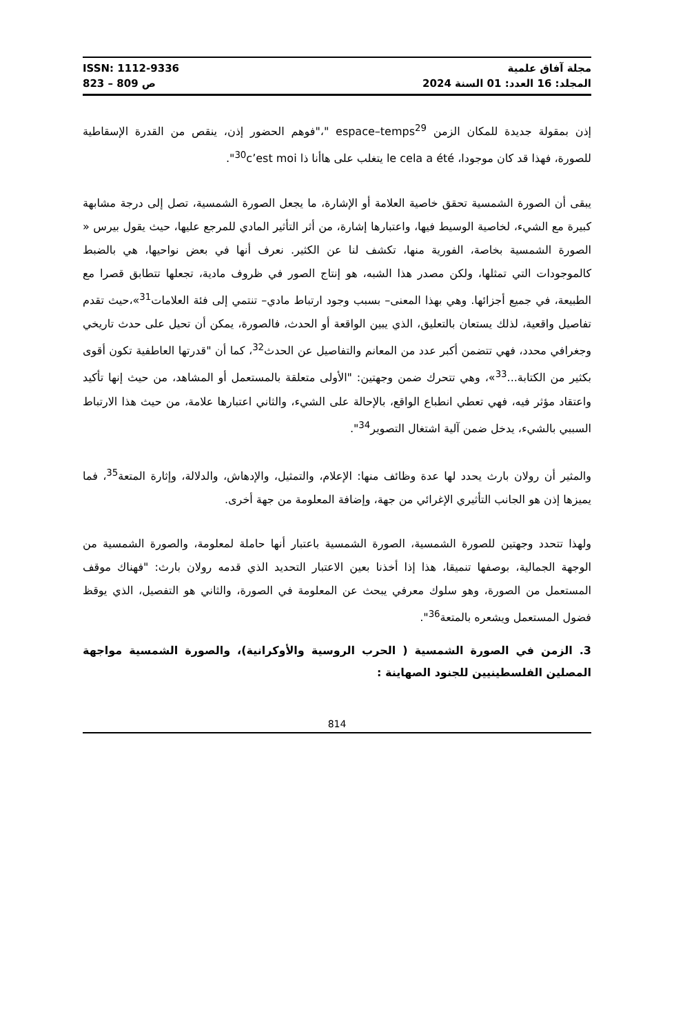ISSN: 1112-9336
ص 809 – 823
مجلة آفاق علمية
المجلد: 16 العدد: 01 السنة 2024
إذن بمقولة جديدة للمكان الزمن espace–temps<sup>29</sup> "،"فوهم الحضور إذن، ينقص من القدرة الإسقاطية للصورة، فهذا قد كان موجودا، le cela a été يتغلب على هاأنا ذا c’est moi<sup>30</sup>".
يبقى أن الصورة الشمسية تحقق خاصية العلامة أو الإشارة، ما يجعل الصورة الشمسية، تصل إلى درجة مشابهة كبيرة مع الشيء، لخاصية الوسيط فيها، واعتبارها إشارة، من أثر التأثير المادي للمرجع عليها، حيث يقول بيرس « الصورة الشمسية بخاصة، الفورية منها، تكشف لنا عن الكثير. نعرف أنها في بعض نواحيها، هي بالضبط كالموجودات التي تمثلها، ولكن مصدر هذا الشبه، هو إنتاج الصور في ظروف مادية، تجعلها تتطابق قصرا مع الطبيعة، في جميع أجزائها. وهي بهذا المعنى– بسبب وجود ارتباط مادي– تنتمي إلى فئة العلامات<sup>31</sup>»،حيث تقدم تفاصيل واقعية، لذلك يستعان بالتعليق، الذي يبين الواقعة أو الحدث، فالصورة، يمكن أن تحيل على حدث تاريخي وجغرافي محدد، فهي تتضمن أكبر عدد من المعانم والتفاصيل عن الحدث<sup>32</sup>، كما أن "قدرتها العاطفية تكون أقوى بكثير من الكتابة...<sup>33</sup>»، وهي تتحرك ضمن وجهتين: "الأولى متعلقة بالمستعمل أو المشاهد، من حيث إنها تأكيد واعتقاد مؤثر فيه، فهي تعطي انطباع الواقع، بالإحالة على الشيء، والثاني اعتبارها علامة، من حيث هذا الارتباط السببي بالشيء، يدخل ضمن آلية اشتغال التصوير<sup>34</sup>".
والمثير أن رولان بارث يحدد لها عدة وظائف منها: الإعلام، والتمثيل، والإدهاش، والدلالة، وإثارة المتعة<sup>35</sup>، فما يميزها إذن هو الجانب التأثيري الإغرائي من جهة، وإضافة المعلومة من جهة أخرى.
ولهذا تتحدد وجهتين للصورة الشمسية، الصورة الشمسية باعتبار أنها حاملة لمعلومة، والصورة الشمسية من الوجهة الجمالية، بوصفها تنميقا، هذا إذا أخذنا بعين الاعتبار التحديد الذي قدمه رولان بارث: "فهناك موقف المستعمل من الصورة، وهو سلوك معرفي يبحث عن المعلومة في الصورة، والثاني هو التفصيل، الذي يوقظ فضول المستعمل ويشعره بالمتعة<sup>36</sup>".
3. الزمن في الصورة الشمسية ( الحرب الروسية والأوكرانية)، والصورة الشمسية مواجهة المصلين الفلسطينيين للجنود الصهاينة :
814